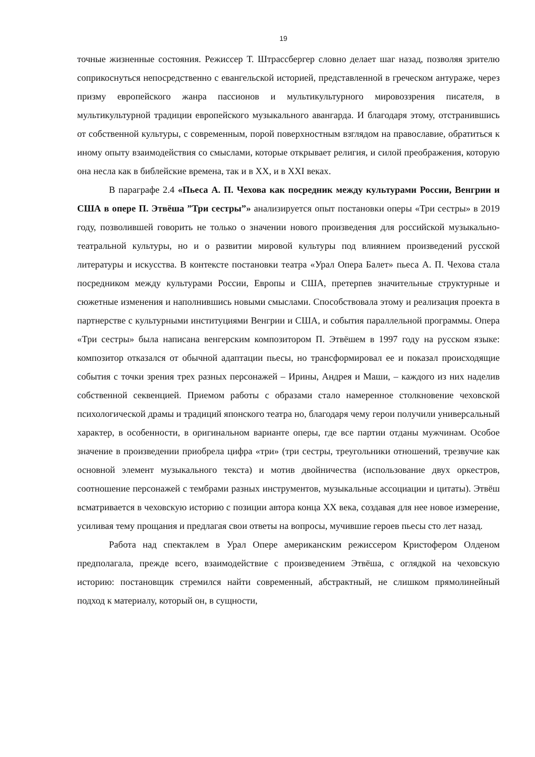19
точные жизненные состояния. Режиссер Т. Штрассбергер словно делает шаг назад, позволяя зрителю соприкоснуться непосредственно с евангельской историей, представленной в греческом антураже, через призму европейского жанра пассионов и мультикультурного мировоззрения писателя, в мультикультурной традиции европейского музыкального авангарда. И благодаря этому, отстранившись от собственной культуры, с современным, порой поверхностным взглядом на православие, обратиться к иному опыту взаимодействия со смыслами, которые открывает религия, и силой преображения, которую она несла как в библейские времена, так и в XX, и в XXI веках.
В параграфе 2.4 «Пьеса А. П. Чехова как посредник между культурами России, Венгрии и США в опере П. Этвёша ”Три сестры”» анализируется опыт постановки оперы «Три сестры» в 2019 году, позволившей говорить не только о значении нового произведения для российской музыкально-театральной культуры, но и о развитии мировой культуры под влиянием произведений русской литературы и искусства. В контексте постановки театра «Урал Опера Балет» пьеса А. П. Чехова стала посредником между культурами России, Европы и США, претерпев значительные структурные и сюжетные изменения и наполнившись новыми смыслами. Способствовала этому и реализация проекта в партнерстве с культурными институциями Венгрии и США, и события параллельной программы. Опера «Три сестры» была написана венгерским композитором П. Этвёшем в 1997 году на русском языке: композитор отказался от обычной адаптации пьесы, но трансформировал ее и показал происходящие события с точки зрения трех разных персонажей – Ирины, Андрея и Маши, – каждого из них наделив собственной секвенцией. Приемом работы с образами стало намеренное столкновение чеховской психологической драмы и традиций японского театра но, благодаря чему герои получили универсальный характер, в особенности, в оригинальном варианте оперы, где все партии отданы мужчинам. Особое значение в произведении приобрела цифра «три» (три сестры, треугольники отношений, трезвучие как основной элемент музыкального текста) и мотив двойничества (использование двух оркестров, соотношение персонажей с тембрами разных инструментов, музыкальные ассоциации и цитаты). Этвёш всматривается в чеховскую историю с позиции автора конца XX века, создавая для нее новое измерение, усиливая тему прощания и предлагая свои ответы на вопросы, мучившие героев пьесы сто лет назад.
Работа над спектаклем в Урал Опере американским режиссером Кристофером Олденом предполагала, прежде всего, взаимодействие с произведением Этвёша, с оглядкой на чеховскую историю: постановщик стремился найти современный, абстрактный, не слишком прямолинейный подход к материалу, который он, в сущности,